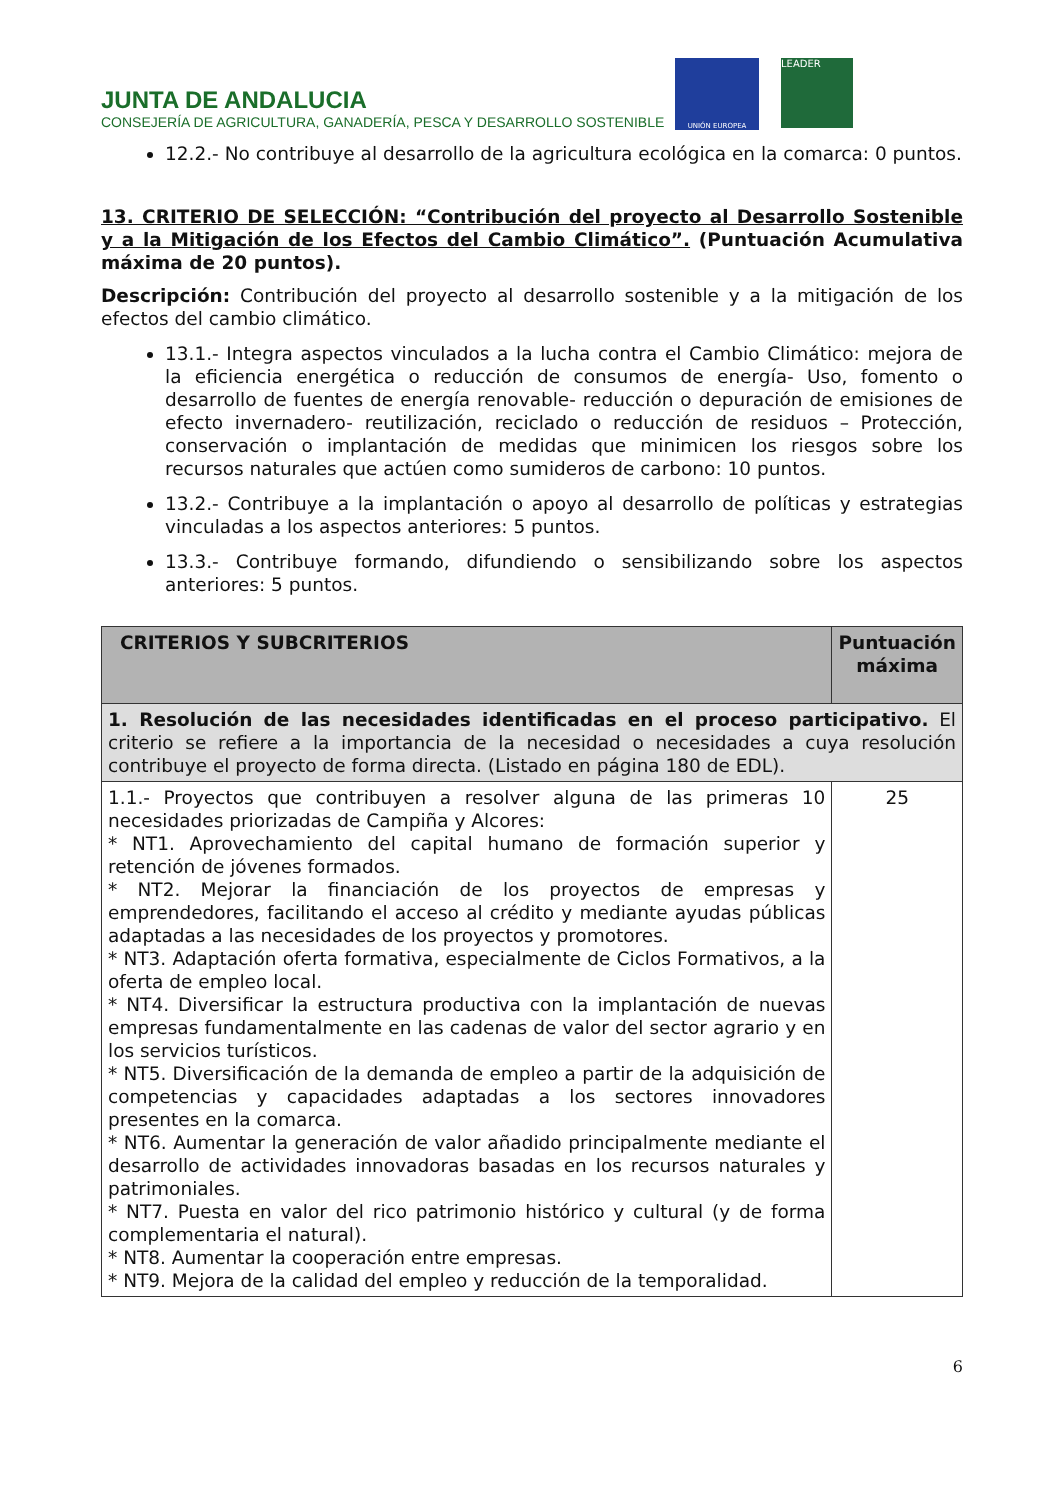JUNTA DE ANDALUCIA
CONSEJERÍA DE AGRICULTURA, GANADERÍA, PESCA Y DESARROLLO SOSTENIBLE
UNIÓN EUROPEA
LEADER
12.2.- No contribuye al desarrollo de la agricultura ecológica en la comarca: 0 puntos.
13. CRITERIO DE SELECCIÓN: “Contribución del proyecto al Desarrollo Sostenible y a la Mitigación de los Efectos del Cambio Climático”. (Puntuación Acumulativa máxima de 20 puntos).
Descripción: Contribución del proyecto al desarrollo sostenible y a la mitigación de los efectos del cambio climático.
13.1.- Integra aspectos vinculados a la lucha contra el Cambio Climático: mejora de la eficiencia energética o reducción de consumos de energía- Uso, fomento o desarrollo de fuentes de energía renovable- reducción o depuración de emisiones de efecto invernadero- reutilización, reciclado o reducción de residuos – Protección, conservación o implantación de medidas que minimicen los riesgos sobre los recursos naturales que actúen como sumideros de carbono: 10 puntos.
13.2.- Contribuye a la implantación o apoyo al desarrollo de políticas y estrategias vinculadas a los aspectos anteriores: 5 puntos.
13.3.- Contribuye formando, difundiendo o sensibilizando sobre los aspectos anteriores: 5 puntos.
| CRITERIOS Y SUBCRITERIOS | Puntuación máxima |
| --- | --- |
| 1. Resolución de las necesidades identificadas en el proceso participativo. El criterio se refiere a la importancia de la necesidad o necesidades a cuya resolución contribuye el proyecto de forma directa. (Listado en página 180 de EDL). | |
| 1.1.- Proyectos que contribuyen a resolver alguna de las primeras 10 necesidades priorizadas de Campiña y Alcores: * NT1. Aprovechamiento del capital humano de formación superior y retención de jóvenes formados. * NT2. Mejorar la financiación de los proyectos de empresas y emprendedores, facilitando el acceso al crédito y mediante ayudas públicas adaptadas a las necesidades de los proyectos y promotores. * NT3. Adaptación oferta formativa, especialmente de Ciclos Formativos, a la oferta de empleo local. * NT4. Diversificar la estructura productiva con la implantación de nuevas empresas fundamentalmente en las cadenas de valor del sector agrario y en los servicios turísticos. * NT5. Diversificación de la demanda de empleo a partir de la adquisición de competencias y capacidades adaptadas a los sectores innovadores presentes en la comarca. * NT6. Aumentar la generación de valor añadido principalmente mediante el desarrollo de actividades innovadoras basadas en los recursos naturales y patrimoniales. * NT7. Puesta en valor del rico patrimonio histórico y cultural (y de forma complementaria el natural). * NT8. Aumentar la cooperación entre empresas. * NT9. Mejora de la calidad del empleo y reducción de la temporalidad. | 25 |
6